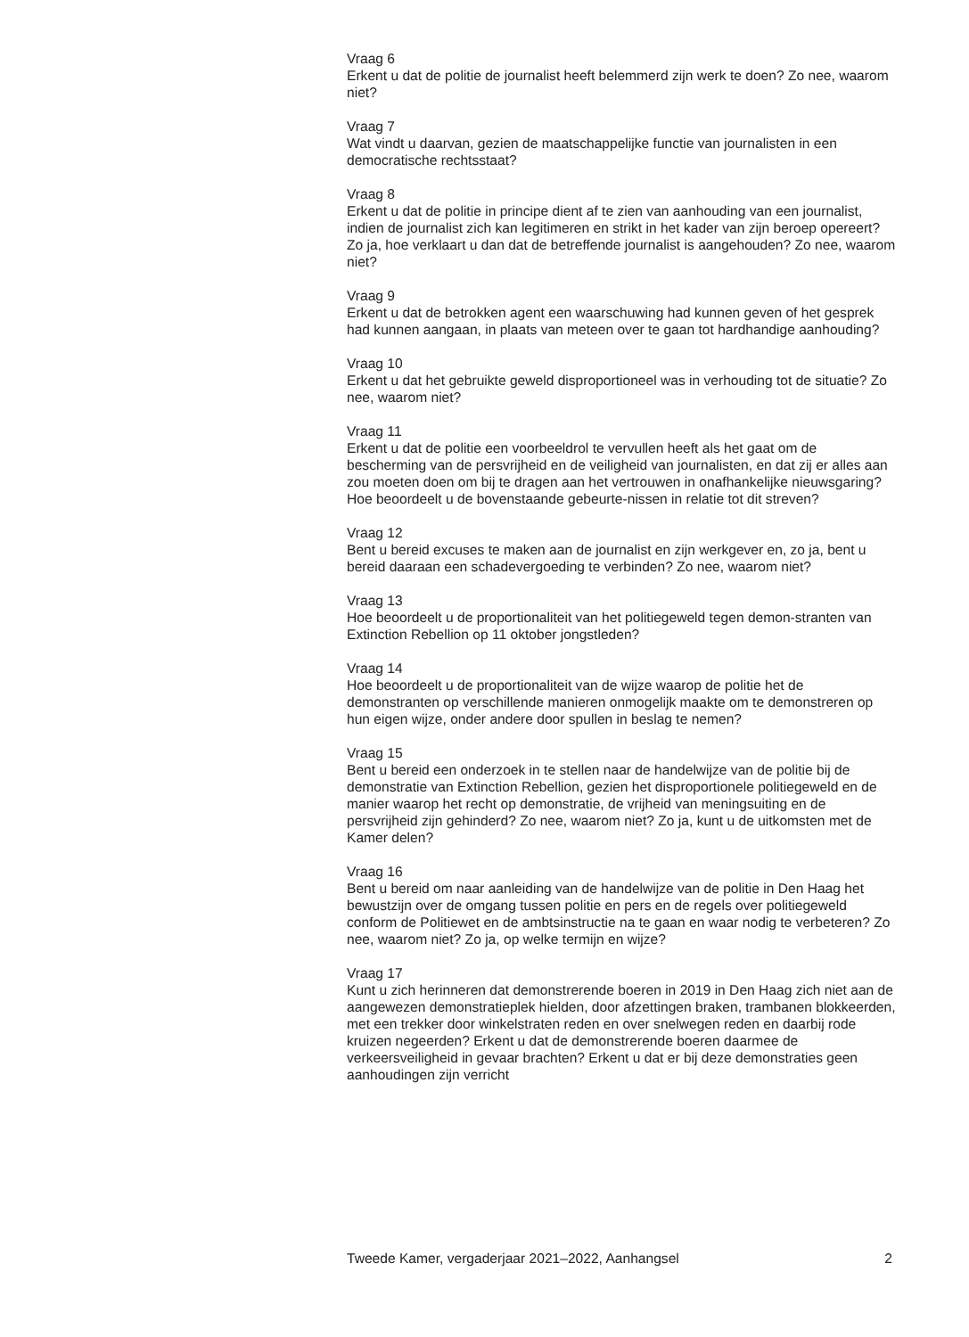Vraag 6
Erkent u dat de politie de journalist heeft belemmerd zijn werk te doen? Zo nee, waarom niet?
Vraag 7
Wat vindt u daarvan, gezien de maatschappelijke functie van journalisten in een democratische rechtsstaat?
Vraag 8
Erkent u dat de politie in principe dient af te zien van aanhouding van een journalist, indien de journalist zich kan legitimeren en strikt in het kader van zijn beroep opereert? Zo ja, hoe verklaart u dan dat de betreffende journalist is aangehouden? Zo nee, waarom niet?
Vraag 9
Erkent u dat de betrokken agent een waarschuwing had kunnen geven of het gesprek had kunnen aangaan, in plaats van meteen over te gaan tot hardhandige aanhouding?
Vraag 10
Erkent u dat het gebruikte geweld disproportioneel was in verhouding tot de situatie? Zo nee, waarom niet?
Vraag 11
Erkent u dat de politie een voorbeeldrol te vervullen heeft als het gaat om de bescherming van de persvrijheid en de veiligheid van journalisten, en dat zij er alles aan zou moeten doen om bij te dragen aan het vertrouwen in onafhankelijke nieuwsgaring? Hoe beoordeelt u de bovenstaande gebeurte-nissen in relatie tot dit streven?
Vraag 12
Bent u bereid excuses te maken aan de journalist en zijn werkgever en, zo ja, bent u bereid daaraan een schadevergoeding te verbinden? Zo nee, waarom niet?
Vraag 13
Hoe beoordeelt u de proportionaliteit van het politiegeweld tegen demon-stranten van Extinction Rebellion op 11 oktober jongstleden?
Vraag 14
Hoe beoordeelt u de proportionaliteit van de wijze waarop de politie het de demonstranten op verschillende manieren onmogelijk maakte om te demonstreren op hun eigen wijze, onder andere door spullen in beslag te nemen?
Vraag 15
Bent u bereid een onderzoek in te stellen naar de handelwijze van de politie bij de demonstratie van Extinction Rebellion, gezien het disproportionele politiegeweld en de manier waarop het recht op demonstratie, de vrijheid van meningsuiting en de persvrijheid zijn gehinderd? Zo nee, waarom niet? Zo ja, kunt u de uitkomsten met de Kamer delen?
Vraag 16
Bent u bereid om naar aanleiding van de handelwijze van de politie in Den Haag het bewustzijn over de omgang tussen politie en pers en de regels over politiegeweld conform de Politiewet en de ambtsinstructie na te gaan en waar nodig te verbeteren? Zo nee, waarom niet? Zo ja, op welke termijn en wijze?
Vraag 17
Kunt u zich herinneren dat demonstrerende boeren in 2019 in Den Haag zich niet aan de aangewezen demonstratieplek hielden, door afzettingen braken, trambanen blokkeerden, met een trekker door winkelstraten reden en over snelwegen reden en daarbij rode kruizen negeerden? Erkent u dat de demonstrerende boeren daarmee de verkeersveiligheid in gevaar brachten? Erkent u dat er bij deze demonstraties geen aanhoudingen zijn verricht
Tweede Kamer, vergaderjaar 2021–2022, Aanhangsel 2